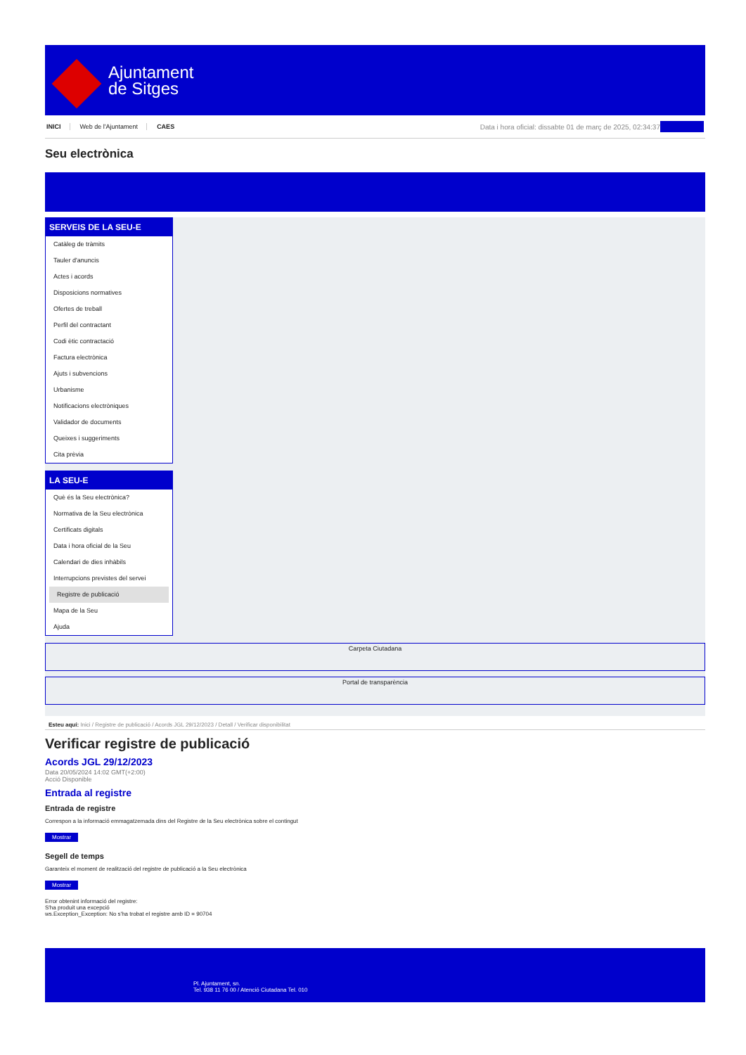Ajuntament
de Sitges
INICI Web de l'Ajuntament CAES
Data i hora oficial: dissabte 01 de març de 2025, 02:34:37
Seu electrònica
SERVEIS DE LA SEU-E
Catàleg de tràmits
Tauler d'anuncis
Actes i acords
Disposicions normatives
Ofertes de treball
Perfil del contractant
Codi ètic contractació
Factura electrònica
Ajuts i subvencions
Urbanisme
Notificacions electròniques
Validador de documents
Queixes i suggeriments
Cita prèvia
LA SEU-E
Què és la Seu electrònica?
Normativa de la Seu electrònica
Certificats digitals
Data i hora oficial de la Seu
Calendari de dies inhàbils
Interrupcions previstes del servei
Registre de publicació
Mapa de la Seu
Ajuda
Carpeta Ciutadana
Portal de transparència
Esteu aquí: Inici / Registre de publicació / Acords JGL 29/12/2023 / Detall / Verificar disponibilitat
Verificar registre de publicació
Acords JGL 29/12/2023
Data 20/05/2024 14:02 GMT(+2:00)
Acció Disponible
Entrada al registre
Entrada de registre
Correspon a la informació emmagatzemada dins del Registre de la Seu electrònica sobre el contingut
Mostrar
Segell de temps
Garanteix el moment de realització del registre de publicació a la Seu electrònica
Mostrar
Error obtenint informació del registre:
S'ha produit una excepció
ws.Exception_Exception: No s'ha trobat el registre amb ID = 90704
Pl. Ajuntament, sn.
Tel. 938 11 76 00 / Atenció Ciutadana Tel. 010